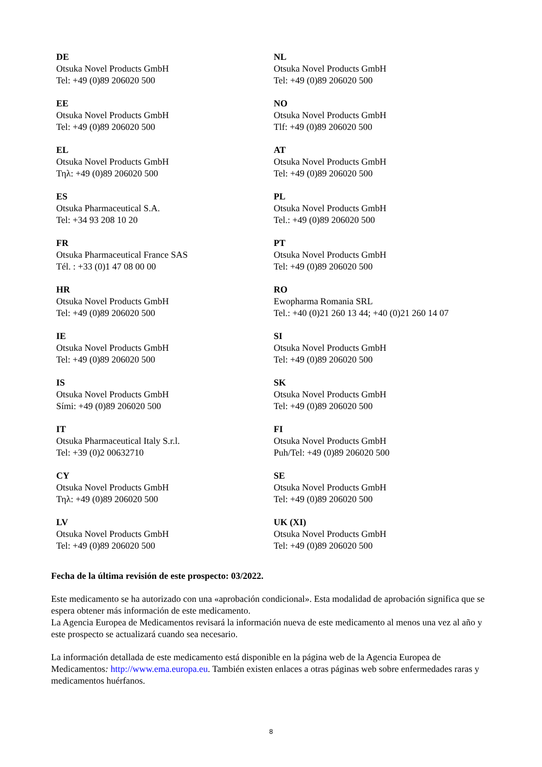| DE Otsuka Novel Products GmbH Tel: +49 (0)89 206020 500 | NL Otsuka Novel Products GmbH Tel: +49 (0)89 206020 500 |
| EE Otsuka Novel Products GmbH Tel: +49 (0)89 206020 500 | NO Otsuka Novel Products GmbH Tlf: +49 (0)89 206020 500 |
| EL Otsuka Novel Products GmbH Τηλ: +49 (0)89 206020 500 | AT Otsuka Novel Products GmbH Tel: +49 (0)89 206020 500 |
| ES Otsuka Pharmaceutical S.A. Tel: +34 93 208 10 20 | PL Otsuka Novel Products GmbH Tel.: +49 (0)89 206020 500 |
| FR Otsuka Pharmaceutical France SAS Tél. : +33 (0)1 47 08 00 00 | PT Otsuka Novel Products GmbH Tel: +49 (0)89 206020 500 |
| HR Otsuka Novel Products GmbH Tel: +49 (0)89 206020 500 | RO Ewopharma Romania SRL Tel.: +40 (0)21 260 13 44; +40 (0)21 260 14 07 |
| IE Otsuka Novel Products GmbH Tel: +49 (0)89 206020 500 | SI Otsuka Novel Products GmbH Tel: +49 (0)89 206020 500 |
| IS Otsuka Novel Products GmbH Sími: +49 (0)89 206020 500 | SK Otsuka Novel Products GmbH Tel: +49 (0)89 206020 500 |
| IT Otsuka Pharmaceutical Italy S.r.l. Tel: +39 (0)2 00632710 | FI Otsuka Novel Products GmbH Puh/Tel: +49 (0)89 206020 500 |
| CY Otsuka Novel Products GmbH Τηλ: +49 (0)89 206020 500 | SE Otsuka Novel Products GmbH Tel: +49 (0)89 206020 500 |
| LV Otsuka Novel Products GmbH Tel: +49 (0)89 206020 500 | UK (XI) Otsuka Novel Products GmbH Tel: +49 (0)89 206020 500 |
Fecha de la última revisión de este prospecto: 03/2022.
Este medicamento se ha autorizado con una «aprobación condicional». Esta modalidad de aprobación significa que se espera obtener más información de este medicamento.
La Agencia Europea de Medicamentos revisará la información nueva de este medicamento al menos una vez al año y este prospecto se actualizará cuando sea necesario.
La información detallada de este medicamento está disponible en la página web de la Agencia Europea de Medicamentos: http://www.ema.europa.eu. También existen enlaces a otras páginas web sobre enfermedades raras y medicamentos huérfanos.
8